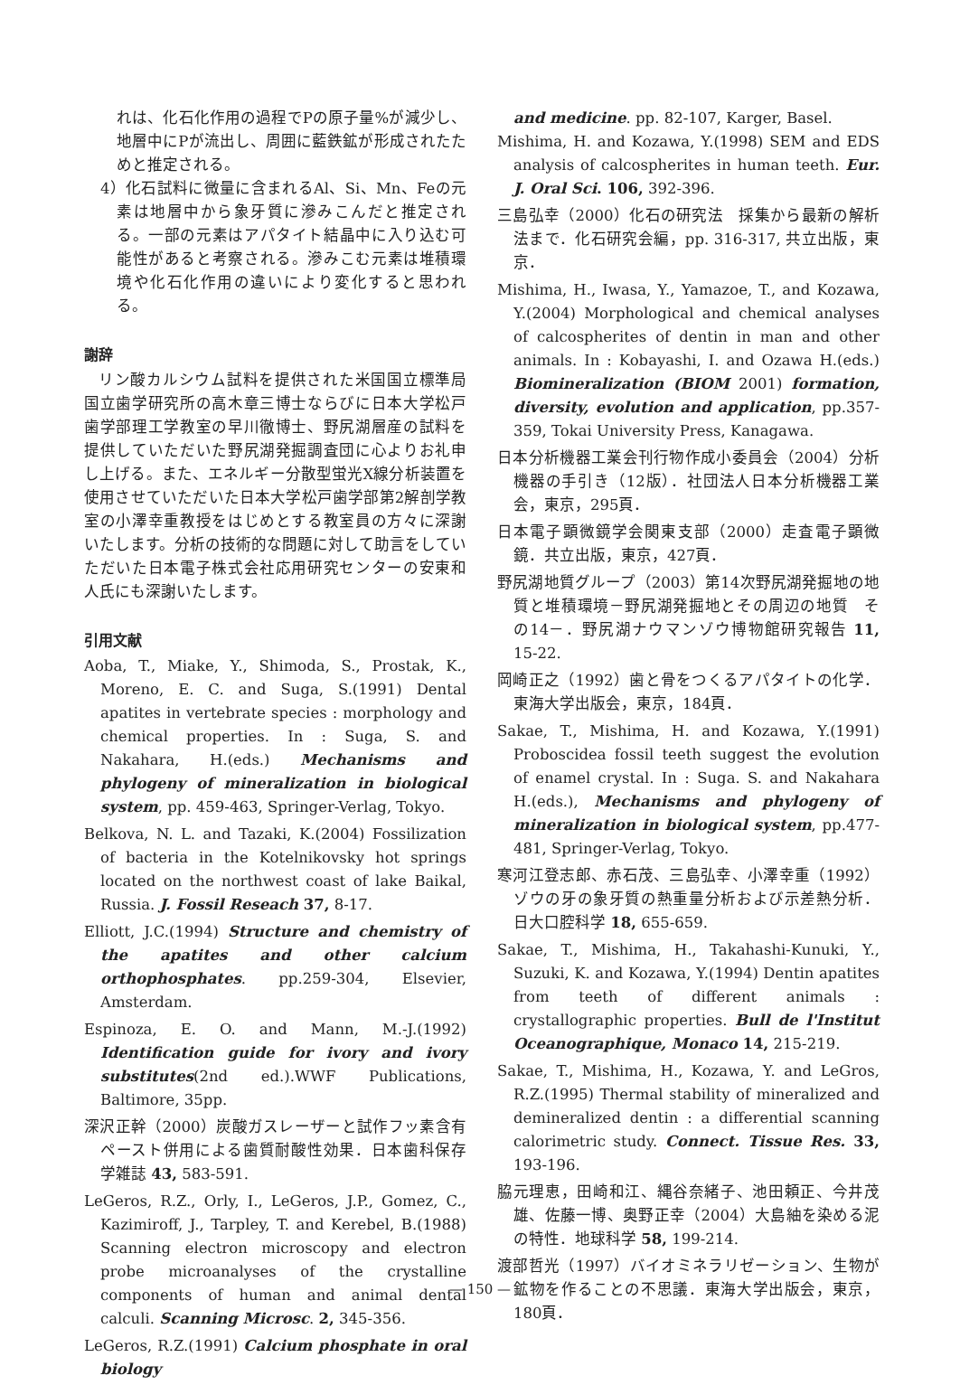れは、化石化作用の過程でPの原子量%が減少し、地層中にPが流出し、周囲に藍鉄鉱が形成されたためと推定される。
4）化石試料に微量に含まれるAl、Si、Mn、Feの元素は地層中から象牙質に滲みこんだと推定される。一部の元素はアパタイト結晶中に入り込む可能性があると考察される。滲みこむ元素は堆積環境や化石化作用の違いにより変化すると思われる。
謝辞
リン酸カルシウム試料を提供された米国国立標準局国立歯学研究所の高木章三博士ならびに日本大学松戸歯学部理工学教室の早川徹博士、野尻湖層産の試料を提供していただいた野尻湖発掘調査団に心よりお礼申し上げる。また、エネルギー分散型蛍光X線分析装置を使用させていただいた日本大学松戸歯学部第2解剖学教室の小澤幸重教授をはじめとする教室員の方々に深謝いたします。分析の技術的な問題に対して助言をしていただいた日本電子株式会社応用研究センターの安東和人氏にも深謝いたします。
引用文献
Aoba, T., Miake, Y., Shimoda, S., Prostak, K., Moreno, E. C. and Suga, S.(1991) Dental apatites in vertebrate species : morphology and chemical properties. In : Suga, S. and Nakahara, H.(eds.) Mechanisms and phylogeny of mineralization in biological system, pp. 459-463, Springer-Verlag, Tokyo.
Belkova, N. L. and Tazaki, K.(2004) Fossilization of bacteria in the Kotelnikovsky hot springs located on the northwest coast of lake Baikal, Russia. J. Fossil Reseach 37, 8-17.
Elliott, J.C.(1994) Structure and chemistry of the apatites and other calcium orthophosphates. pp.259-304, Elsevier, Amsterdam.
Espinoza, E. O. and Mann, M.-J.(1992) Identification guide for ivory and ivory substitutes(2nd ed.).WWF Publications, Baltimore, 35pp.
深沢正幹（2000）炭酸ガスレーザーと試作フッ素含有ペースト併用による歯質耐酸性効果．日本歯科保存学雑誌 43, 583-591.
LeGeros, R.Z., Orly, I., LeGeros, J.P., Gomez, C., Kazimiroff, J., Tarpley, T. and Kerebel, B.(1988) Scanning electron microscopy and electron probe microanalyses of the crystalline components of human and animal dental calculi. Scanning Microsc. 2, 345-356.
LeGeros, R.Z.(1991) Calcium phosphate in oral biology
and medicine. pp. 82-107, Karger, Basel.
Mishima, H. and Kozawa, Y.(1998) SEM and EDS analysis of calcospherites in human teeth. Eur. J. Oral Sci. 106, 392-396.
三島弘幸（2000）化石の研究法　採集から最新の解析法まで．化石研究会編，pp. 316-317, 共立出版，東京．
Mishima, H., Iwasa, Y., Yamazoe, T., and Kozawa, Y.(2004) Morphological and chemical analyses of calcospherites of dentin in man and other animals. In : Kobayashi, I. and Ozawa H.(eds.) Biomineralization (BIOM 2001) formation, diversity, evolution and application, pp.357-359, Tokai University Press, Kanagawa.
日本分析機器工業会刊行物作成小委員会（2004）分析機器の手引き（12版）．社団法人日本分析機器工業会，東京，295頁．
日本電子顕微鏡学会関東支部（2000）走査電子顕微鏡．共立出版，東京，427頁．
野尻湖地質グループ（2003）第14次野尻湖発掘地の地質と堆積環境－野尻湖発掘地とその周辺の地質　その14－．野尻湖ナウマンゾウ博物館研究報告 11, 15-22.
岡崎正之（1992）歯と骨をつくるアパタイトの化学．東海大学出版会，東京，184頁．
Sakae, T., Mishima, H. and Kozawa, Y.(1991) Proboscidea fossil teeth suggest the evolution of enamel crystal. In : Suga. S. and Nakahara H.(eds.), Mechanisms and phylogeny of mineralization in biological system, pp.477-481, Springer-Verlag, Tokyo.
寒河江登志郎、赤石茂、三島弘幸、小澤幸重（1992）ゾウの牙の象牙質の熱重量分析および示差熱分析．日大口腔科学 18, 655-659.
Sakae, T., Mishima, H., Takahashi-Kunuki, Y., Suzuki, K. and Kozawa, Y.(1994) Dentin apatites from teeth of different animals : crystallographic properties. Bull de l'Institut Oceanographique, Monaco 14, 215-219.
Sakae, T., Mishima, H., Kozawa, Y. and LeGros, R.Z.(1995) Thermal stability of mineralized and demineralized dentin : a differential scanning calorimetric study. Connect. Tissue Res. 33, 193-196.
脇元理恵，田崎和江、縄谷奈緒子、池田頼正、今井茂雄、佐藤一博、奥野正幸（2004）大島紬を染める泥の特性．地球科学 58, 199-214.
渡部哲光（1997）バイオミネラリゼーション、生物が鉱物を作ることの不思議．東海大学出版会，東京，180頁．
— 150 —